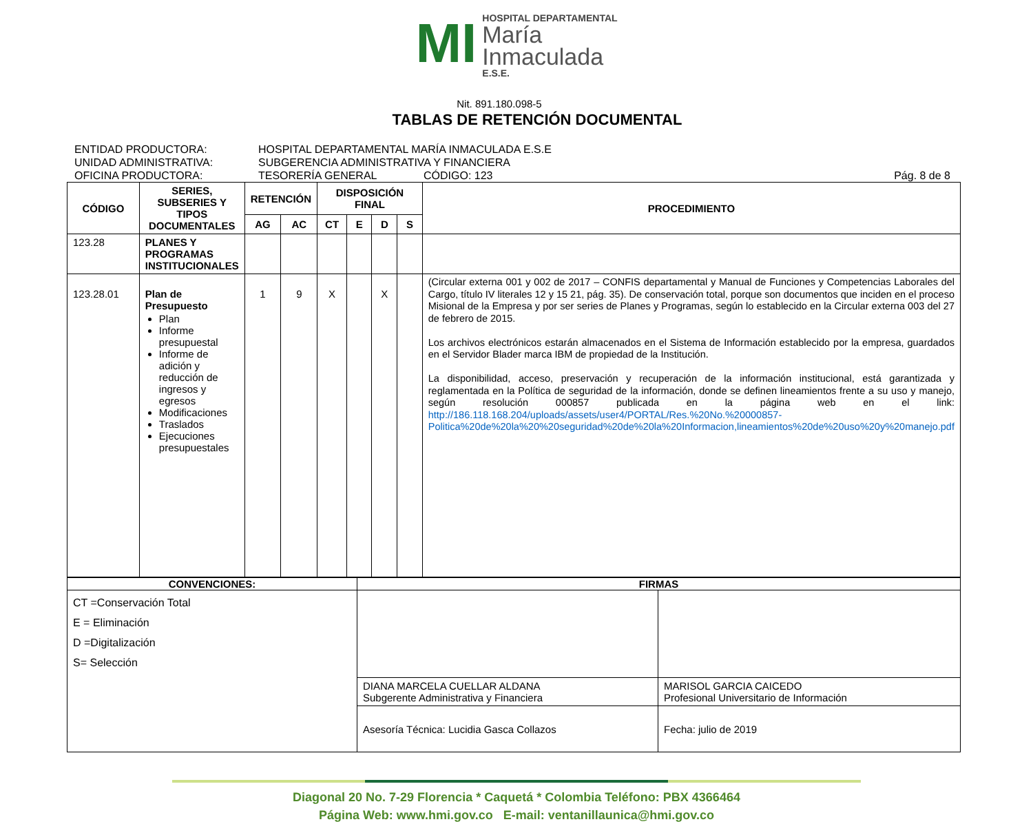MI
HOSPITAL DEPARTAMENTAL
María
Inmaculada
E.S.E.
Nit. 891.180.098-5
TABLAS DE RETENCIÓN DOCUMENTAL
ENTIDAD PRODUCTORA: HOSPITAL DEPARTAMENTAL MARÍA INMACULADA E.S.E
UNIDAD ADMINISTRATIVA: SUBGERENCIA ADMINISTRATIVA Y FINANCIERA
OFICINA PRODUCTORA: TESORERÍA GENERAL CÓDIGO: 123 Pág. 8 de 8
| CÓDIGO | SERIES, SUBSERIES Y TIPOS DOCUMENTALES | RETENCIÓN | | DISPOSICIÓN FINAL | | | | PROCEDIMIENTO |
| --- | --- | --- | --- | --- | --- | --- | --- | --- |
| | | AG | AC | CT | E | D | S | |
| 123.28 | PLANES Y PROGRAMAS INSTITUCIONALES | | | | | | | |
| 123.28.01 | Plan de Presupuesto Plan Informe presupuestal Informe de adición y reducción de ingresos y egresos Modificaciones Traslados Ejecuciones presupuestales | 1 | 9 | X | | X | | (Circular externa 001 y 002 de 2017 – CONFIS departamental y Manual de Funciones y Competencias Laborales del Cargo, título IV literales 12 y 15 21, pág. 35). De conservación total, porque son documentos que inciden en el proceso Misional de la Empresa y por ser series de Planes y Programas, según lo establecido en la Circular externa 003 del 27 de febrero de 2015. Los archivos electrónicos estarán almacenados en el Sistema de Información establecido por la empresa, guardados en el Servidor Blader marca IBM de propiedad de la Institución. La disponibilidad, acceso, preservación y recuperación de la información institucional, está garantizada y reglamentada en la Política de seguridad de la información, donde se definen lineamientos frente a su uso y manejo, según resolución 000857 publicada en la página web en el link: http://186.118.168.204/uploads/assets/user4/PORTAL/Res.%20No.%20000857-Politica%20de%20la%20%20seguridad%20de%20la%20Informacion,lineamientos%20de%20uso%20y%20manejo.pdf |
| CONVENCIONES: | FIRMAS | |
| --- | --- | --- |
| CT =Conservación Total E = Eliminación D =Digitalización S= Selección | | |
| | DIANA MARCELA CUELLAR ALDANA Subgerente Administrativa y Financiera | MARISOL GARCIA CAICEDO Profesional Universitario de Información |
| | Asesoría Técnica: Lucidia Gasca Collazos | Fecha: julio de 2019 |
Diagonal 20 No. 7-29 Florencia * Caquetá * Colombia Teléfono: PBX 4366464
Página Web: www.hmi.gov.co E-mail: ventanillaunica@hmi.gov.co